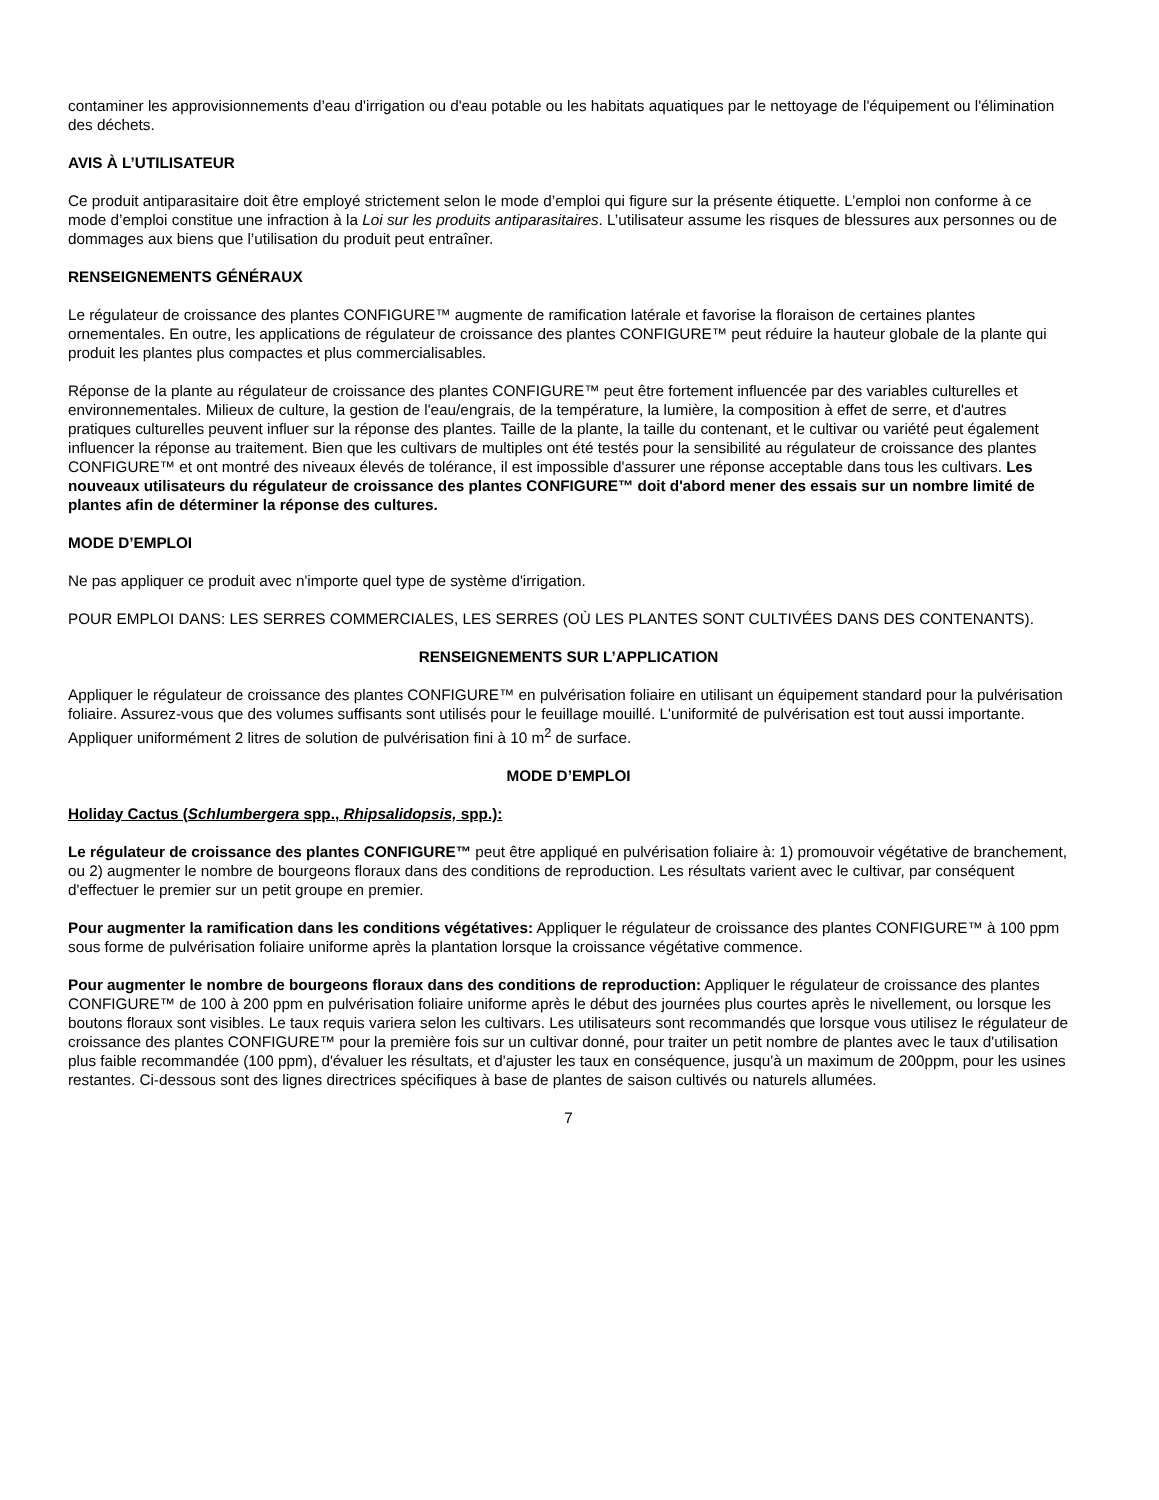contaminer les approvisionnements d’eau d'irrigation ou d'eau potable ou les habitats aquatiques par le nettoyage de l'équipement ou l'élimination des déchets.
AVIS À L’UTILISATEUR
Ce produit antiparasitaire doit être employé strictement selon le mode d’emploi qui figure sur la présente étiquette. L’emploi non conforme à ce mode d’emploi constitue une infraction à la Loi sur les produits antiparasitaires. L’utilisateur assume les risques de blessures aux personnes ou de dommages aux biens que l’utilisation du produit peut entraîner.
RENSEIGNEMENTS GÉNÉRAUX
Le régulateur de croissance des plantes CONFIGURE™ augmente de ramification latérale et favorise la floraison de certaines plantes ornementales. En outre, les applications de régulateur de croissance des plantes CONFIGURE™ peut réduire la hauteur globale de la plante qui produit les plantes plus compactes et plus commercialisables.
Réponse de la plante au régulateur de croissance des plantes CONFIGURE™ peut être fortement influencée par des variables culturelles et environnementales. Milieux de culture, la gestion de l'eau/engrais, de la température, la lumière, la composition à effet de serre, et d'autres pratiques culturelles peuvent influer sur la réponse des plantes. Taille de la plante, la taille du contenant, et le cultivar ou variété peut également influencer la réponse au traitement. Bien que les cultivars de multiples ont été testés pour la sensibilité au régulateur de croissance des plantes CONFIGURE™ et ont montré des niveaux élevés de tolérance, il est impossible d'assurer une réponse acceptable dans tous les cultivars. Les nouveaux utilisateurs du régulateur de croissance des plantes CONFIGURE™ doit d'abord mener des essais sur un nombre limité de plantes afin de déterminer la réponse des cultures.
MODE D’EMPLOI
Ne pas appliquer ce produit avec n'importe quel type de système d'irrigation.
POUR EMPLOI DANS: LES SERRES COMMERCIALES, LES SERRES (OÙ LES PLANTES SONT CULTIVÉES DANS DES CONTENANTS).
RENSEIGNEMENTS SUR L’APPLICATION
Appliquer le régulateur de croissance des plantes CONFIGURE™ en pulvérisation foliaire en utilisant un équipement standard pour la pulvérisation foliaire. Assurez-vous que des volumes suffisants sont utilisés pour le feuillage mouillé. L'uniformité de pulvérisation est tout aussi importante. Appliquer uniformément 2 litres de solution de pulvérisation fini à 10 m<sup>2</sup> de surface.
MODE D’EMPLOI
Holiday Cactus (Schlumbergera spp., Rhipsalidopsis, spp.):
Le régulateur de croissance des plantes CONFIGURE™ peut être appliqué en pulvérisation foliaire à: 1) promouvoir végétative de branchement, ou 2) augmenter le nombre de bourgeons floraux dans des conditions de reproduction. Les résultats varient avec le cultivar, par conséquent d'effectuer le premier sur un petit groupe en premier.
Pour augmenter la ramification dans les conditions végétatives: Appliquer le régulateur de croissance des plantes CONFIGURE™ à 100 ppm sous forme de pulvérisation foliaire uniforme après la plantation lorsque la croissance végétative commence.
Pour augmenter le nombre de bourgeons floraux dans des conditions de reproduction: Appliquer le régulateur de croissance des plantes CONFIGURE™ de 100 à 200 ppm en pulvérisation foliaire uniforme après le début des journées plus courtes après le nivellement, ou lorsque les boutons floraux sont visibles. Le taux requis variera selon les cultivars. Les utilisateurs sont recommandés que lorsque vous utilisez le régulateur de croissance des plantes CONFIGURE™ pour la première fois sur un cultivar donné, pour traiter un petit nombre de plantes avec le taux d'utilisation plus faible recommandée (100 ppm), d'évaluer les résultats, et d'ajuster les taux en conséquence, jusqu'à un maximum de 200ppm, pour les usines restantes. Ci-dessous sont des lignes directrices spécifiques à base de plantes de saison cultivés ou naturels allumées.
7